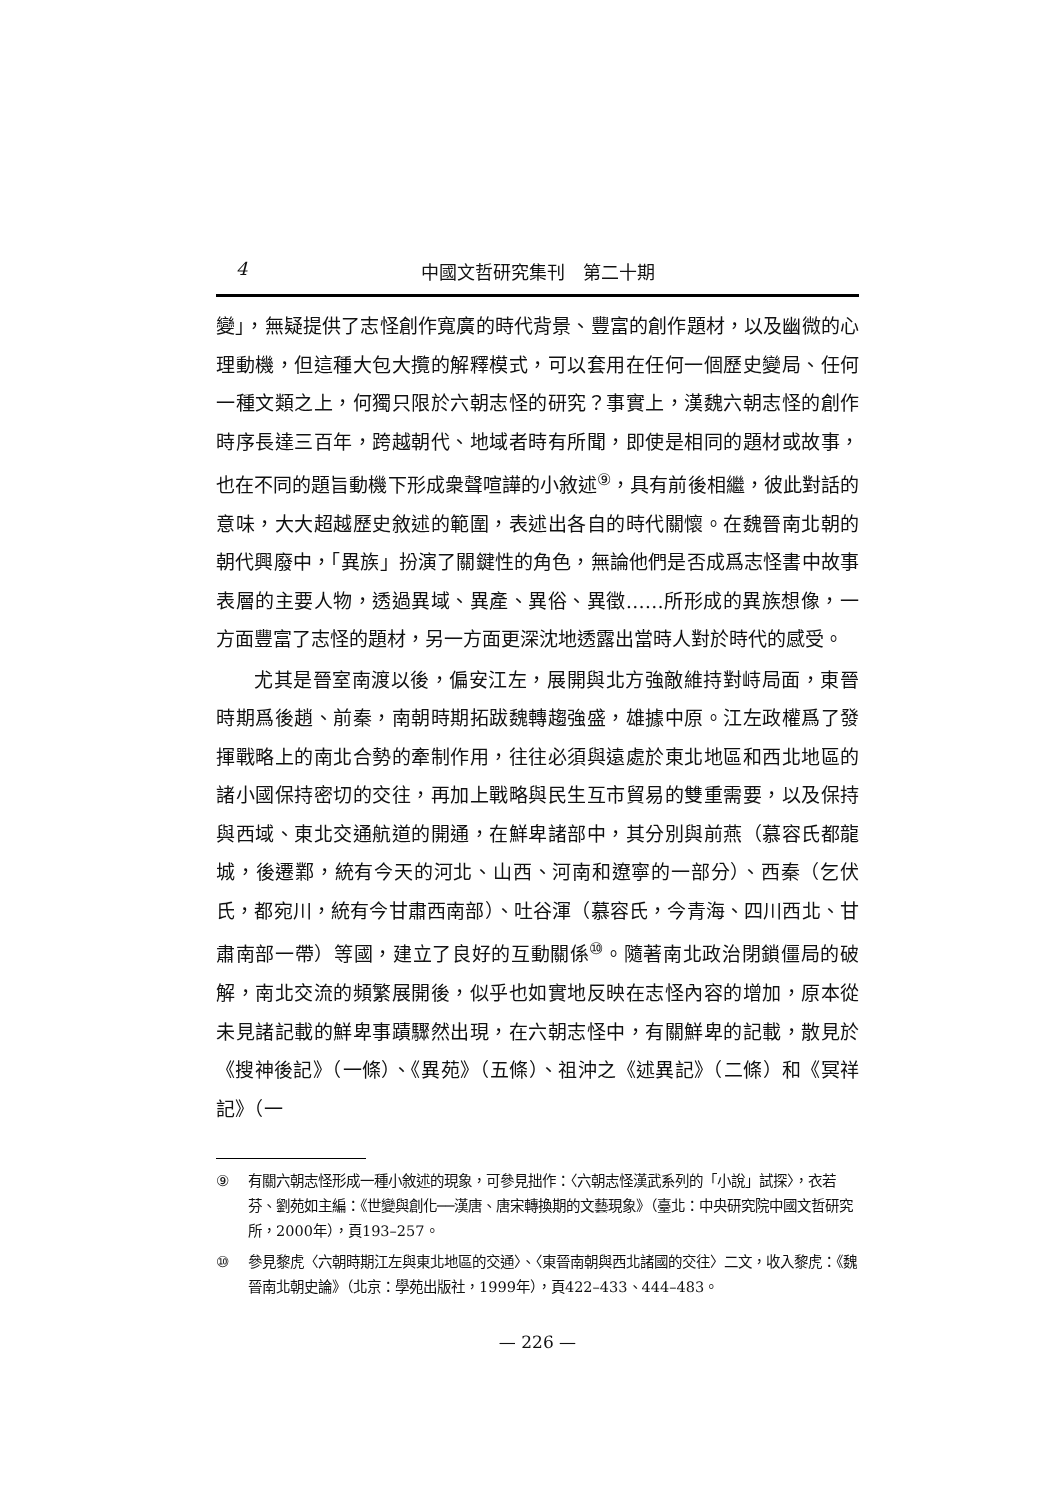4 中國文哲研究集刊　第二十期
變」，無疑提供了志怪創作寬廣的時代背景、豐富的創作題材，以及幽微的心理動機，但這種大包大攬的解釋模式，可以套用在任何一個歷史變局、任何一種文類之上，何獨只限於六朝志怪的研究？事實上，漢魏六朝志怪的創作時序長達三百年，跨越朝代、地域者時有所聞，即使是相同的題材或故事，也在不同的題旨動機下形成衆聲喧譁的小敘述<sup>⑨</sup>，具有前後相繼，彼此對話的意味，大大超越歷史敘述的範圍，表述出各自的時代關懷。在魏晉南北朝的朝代興廢中，「異族」扮演了關鍵性的角色，無論他們是否成爲志怪書中故事表層的主要人物，透過異域、異產、異俗、異徵……所形成的異族想像，一方面豐富了志怪的題材，另一方面更深沈地透露出當時人對於時代的感受。
尤其是晉室南渡以後，偏安江左，展開與北方強敵維持對峙局面，東晉時期爲後趙、前秦，南朝時期拓跋魏轉趨強盛，雄據中原。江左政權爲了發揮戰略上的南北合勢的牽制作用，往往必須與遠處於東北地區和西北地區的諸小國保持密切的交往，再加上戰略與民生互市貿易的雙重需要，以及保持與西域、東北交通航道的開通，在鮮卑諸部中，其分別與前燕（慕容氏都龍城，後遷鄴，統有今天的河北、山西、河南和遼寧的一部分）、西秦（乞伏氏，都宛川，統有今甘肅西南部）、吐谷渾（慕容氏，今青海、四川西北、甘肅南部一帶）等國，建立了良好的互動關係<sup>⑩</sup>。隨著南北政治閉鎖僵局的破解，南北交流的頻繁展開後，似乎也如實地反映在志怪內容的增加，原本從未見諸記載的鮮卑事蹟驟然出現，在六朝志怪中，有關鮮卑的記載，散見於《搜神後記》（一條）、《異苑》（五條）、祖沖之《述異記》（二條）和《冥祥記》（一
⑨ 有關六朝志怪形成一種小敘述的現象，可參見拙作：〈六朝志怪漢武系列的「小說」試探〉，衣若芬、劉苑如主編：《世變與創化──漢唐、唐宋轉換期的文藝現象》（臺北：中央研究院中國文哲研究所，2000年），頁193–257。
⑩ 參見黎虎〈六朝時期江左與東北地區的交通〉、〈東晉南朝與西北諸國的交往〉二文，收入黎虎：《魏晉南北朝史論》（北京：學苑出版社，1999年），頁422–433、444–483。
— 226 —